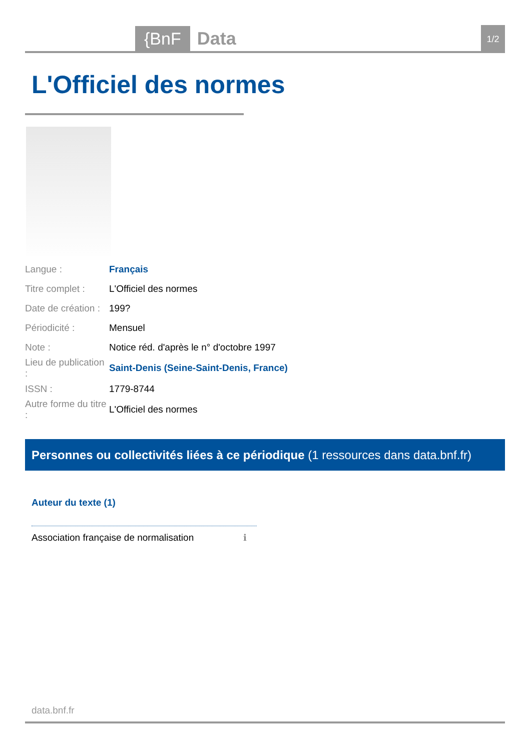{BnF
Data
1/2
L'Officiel des normes
| Langue : | Français |
| Titre complet : | L'Officiel des normes |
| Date de création : | 199? |
| Périodicité : | Mensuel |
| Note : | Notice réd. d'après le n° d'octobre 1997 |
| Lieu de publication : | Saint-Denis (Seine-Saint-Denis, France) |
| ISSN : | 1779-8744 |
| Autre forme du titre : | L'Officiel des normes |
Personnes ou collectivités liées à ce périodique (1 ressources dans data.bnf.fr)
Auteur du texte (1)
Association française de normalisation
ℹ
data.bnf.fr